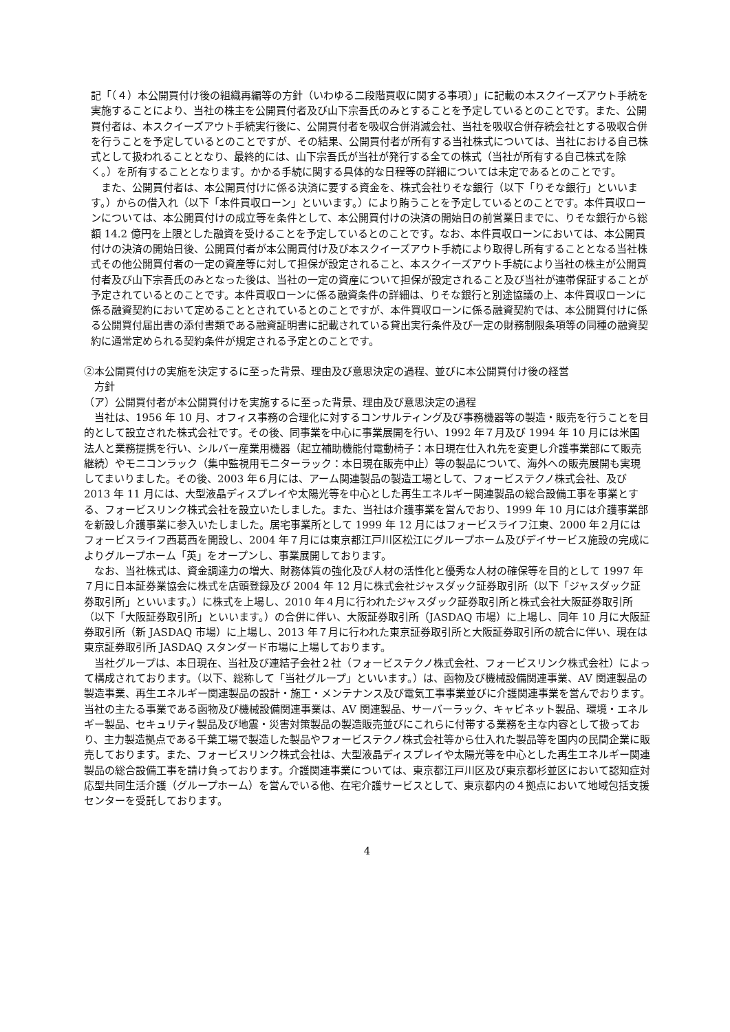記「（４）本公開買付け後の組織再編等の方針（いわゆる二段階買収に関する事項）」に記載の本スクイーズアウト手続を実施することにより、当社の株主を公開買付者及び山下宗吾氏のみとすることを予定しているとのことです。また、公開買付者は、本スクイーズアウト手続実行後に、公開買付者を吸収合併消滅会社、当社を吸収合併存続会社とする吸収合併を行うことを予定しているとのことですが、その結果、公開買付者が所有する当社株式については、当社における自己株式として扱われることとなり、最終的には、山下宗吾氏が当社が発行する全ての株式（当社が所有する自己株式を除く。）を所有することとなります。かかる手続に関する具体的な日程等の詳細については未定であるとのことです。
　また、公開買付者は、本公開買付けに係る決済に要する資金を、株式会社りそな銀行（以下「りそな銀行」といいます。）からの借入れ（以下「本件買収ローン」といいます。）により賄うことを予定しているとのことです。本件買収ローンについては、本公開買付けの成立等を条件として、本公開買付けの決済の開始日の前営業日までに、りそな銀行から総額 14.2 億円を上限とした融資を受けることを予定しているとのことです。なお、本件買収ローンにおいては、本公開買付けの決済の開始日後、公開買付者が本公開買付け及び本スクイーズアウト手続により取得し所有することとなる当社株式その他公開買付者の一定の資産等に対して担保が設定されること、本スクイーズアウト手続により当社の株主が公開買付者及び山下宗吾氏のみとなった後は、当社の一定の資産について担保が設定されること及び当社が連帯保証することが予定されているとのことです。本件買収ローンに係る融資条件の詳細は、りそな銀行と別途協議の上、本件買収ローンに係る融資契約において定めることとされているとのことですが、本件買収ローンに係る融資契約では、本公開買付けに係る公開買付届出書の添付書類である融資証明書に記載されている貸出実行条件及び一定の財務制限条項等の同種の融資契約に通常定められる契約条件が規定される予定とのことです。
②本公開買付けの実施を決定するに至った背景、理由及び意思決定の過程、並びに本公開買付け後の経営
　方針
（ア）公開買付者が本公開買付けを実施するに至った背景、理由及び意思決定の過程
　当社は、1956 年 10 月、オフィス事務の合理化に対するコンサルティング及び事務機器等の製造・販売を行うことを目的として設立された株式会社です。その後、同事業を中心に事業展開を行い、1992 年７月及び 1994 年 10 月には米国法人と業務提携を行い、シルバー産業用機器（起立補助機能付電動椅子：本日現在仕入れ先を変更し介護事業部にて販売継続）やモニコンラック（集中監視用モニターラック：本日現在販売中止）等の製品について、海外への販売展開も実現してまいりました。その後、2003 年６月には、アーム関連製品の製造工場として、フォービステクノ株式会社、及び 2013 年 11 月には、大型液晶ディスプレイや太陽光等を中心とした再生エネルギー関連製品の総合設備工事を事業とする、フォービスリンク株式会社を設立いたしました。また、当社は介護事業を営んでおり、1999 年 10 月には介護事業部を新設し介護事業に参入いたしました。居宅事業所として 1999 年 12 月にはフォービスライフ江東、2000 年２月にはフォービスライフ西葛西を開設し、2004 年７月には東京都江戸川区松江にグループホーム及びデイサービス施設の完成によりグループホーム「英」をオープンし、事業展開しております。
　なお、当社株式は、資金調達力の増大、財務体質の強化及び人材の活性化と優秀な人材の確保等を目的として 1997 年７月に日本証券業協会に株式を店頭登録及び 2004 年 12 月に株式会社ジャスダック証券取引所（以下「ジャスダック証券取引所」といいます。）に株式を上場し、2010 年４月に行われたジャスダック証券取引所と株式会社大阪証券取引所（以下「大阪証券取引所」といいます。）の合併に伴い、大阪証券取引所（JASDAQ 市場）に上場し、同年 10 月に大阪証券取引所（新 JASDAQ 市場）に上場し、2013 年７月に行われた東京証券取引所と大阪証券取引所の統合に伴い、現在は東京証券取引所 JASDAQ スタンダード市場に上場しております。
　当社グループは、本日現在、当社及び連結子会社２社（フォービステクノ株式会社、フォービスリンク株式会社）によって構成されております。（以下、総称して「当社グループ」といいます。）は、函物及び機械設備関連事業、AV 関連製品の製造事業、再生エネルギー関連製品の設計・施工・メンテナンス及び電気工事事業並びに介護関連事業を営んでおります。当社の主たる事業である函物及び機械設備関連事業は、AV 関連製品、サーバーラック、キャビネット製品、環境・エネルギー製品、セキュリティ製品及び地震・災害対策製品の製造販売並びにこれらに付帯する業務を主な内容として扱っており、主力製造拠点である千葉工場で製造した製品やフォービステクノ株式会社等から仕入れた製品等を国内の民間企業に販売しております。また、フォービスリンク株式会社は、大型液晶ディスプレイや太陽光等を中心とした再生エネルギー関連製品の総合設備工事を請け負っております。介護関連事業については、東京都江戸川区及び東京都杉並区において認知症対応型共同生活介護（グループホーム）を営んでいる他、在宅介護サービスとして、東京都内の４拠点において地域包括支援センターを受託しております。
4